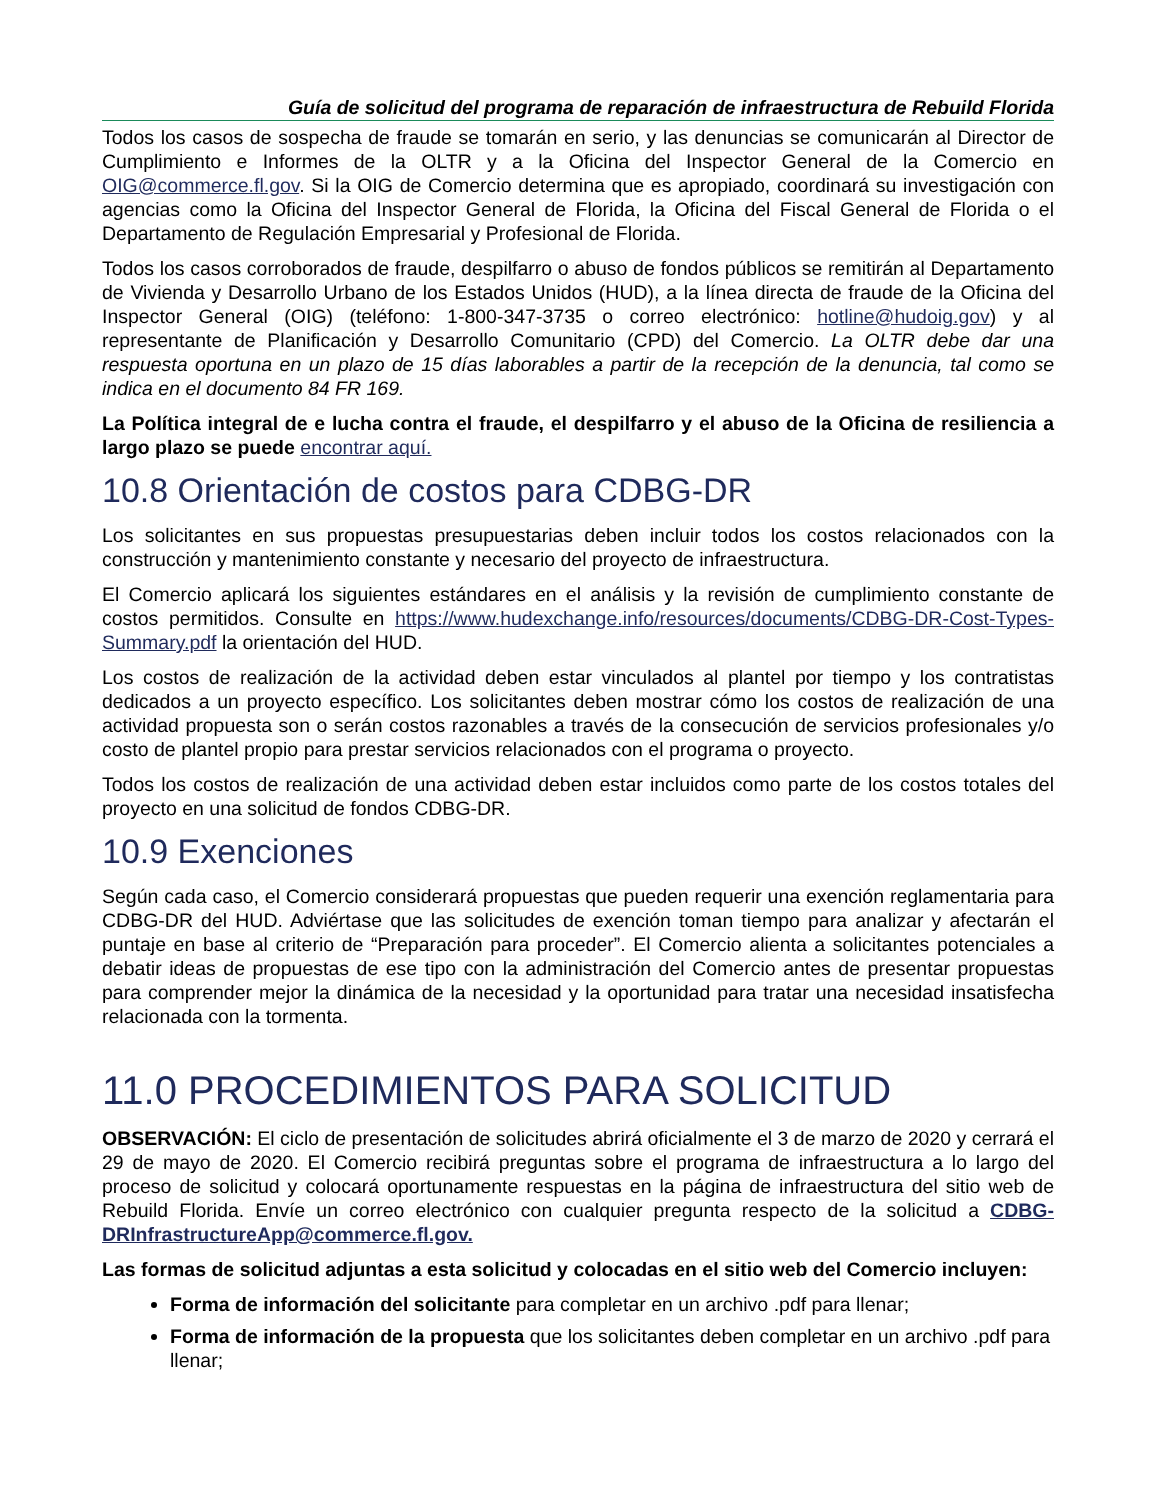Guía de solicitud del programa de reparación de infraestructura de Rebuild Florida
Todos los casos de sospecha de fraude se tomarán en serio, y las denuncias se comunicarán al Director de Cumplimiento e Informes de la OLTR y a la Oficina del Inspector General de la Comercio en OIG@commerce.fl.gov. Si la OIG de Comercio determina que es apropiado, coordinará su investigación con agencias como la Oficina del Inspector General de Florida, la Oficina del Fiscal General de Florida o el Departamento de Regulación Empresarial y Profesional de Florida.
Todos los casos corroborados de fraude, despilfarro o abuso de fondos públicos se remitirán al Departamento de Vivienda y Desarrollo Urbano de los Estados Unidos (HUD), a la línea directa de fraude de la Oficina del Inspector General (OIG) (teléfono: 1-800-347-3735 o correo electrónico: hotline@hudoig.gov) y al representante de Planificación y Desarrollo Comunitario (CPD) del Comercio. La OLTR debe dar una respuesta oportuna en un plazo de 15 días laborables a partir de la recepción de la denuncia, tal como se indica en el documento 84 FR 169.
La Política integral de e lucha contra el fraude, el despilfarro y el abuso de la Oficina de resiliencia a largo plazo se puede encontrar aquí.
10.8 Orientación de costos para CDBG-DR
Los solicitantes en sus propuestas presupuestarias deben incluir todos los costos relacionados con la construcción y mantenimiento constante y necesario del proyecto de infraestructura.
El Comercio aplicará los siguientes estándares en el análisis y la revisión de cumplimiento constante de costos permitidos. Consulte en https://www.hudexchange.info/resources/documents/CDBG-DR-Cost-Types-Summary.pdf la orientación del HUD.
Los costos de realización de la actividad deben estar vinculados al plantel por tiempo y los contratistas dedicados a un proyecto específico. Los solicitantes deben mostrar cómo los costos de realización de una actividad propuesta son o serán costos razonables a través de la consecución de servicios profesionales y/o costo de plantel propio para prestar servicios relacionados con el programa o proyecto.
Todos los costos de realización de una actividad deben estar incluidos como parte de los costos totales del proyecto en una solicitud de fondos CDBG-DR.
10.9 Exenciones
Según cada caso, el Comercio considerará propuestas que pueden requerir una exención reglamentaria para CDBG-DR del HUD. Adviértase que las solicitudes de exención toman tiempo para analizar y afectarán el puntaje en base al criterio de “Preparación para proceder”. El Comercio alienta a solicitantes potenciales a debatir ideas de propuestas de ese tipo con la administración del Comercio antes de presentar propuestas para comprender mejor la dinámica de la necesidad y la oportunidad para tratar una necesidad insatisfecha relacionada con la tormenta.
11.0 PROCEDIMIENTOS PARA SOLICITUD
OBSERVACIÓN: El ciclo de presentación de solicitudes abrirá oficialmente el 3 de marzo de 2020 y cerrará el 29 de mayo de 2020. El Comercio recibirá preguntas sobre el programa de infraestructura a lo largo del proceso de solicitud y colocará oportunamente respuestas en la página de infraestructura del sitio web de Rebuild Florida. Envíe un correo electrónico con cualquier pregunta respecto de la solicitud a CDBG-DRInfrastructureApp@commerce.fl.gov.
Las formas de solicitud adjuntas a esta solicitud y colocadas en el sitio web del Comercio incluyen:
Forma de información del solicitante para completar en un archivo .pdf para llenar;
Forma de información de la propuesta que los solicitantes deben completar en un archivo .pdf para llenar;